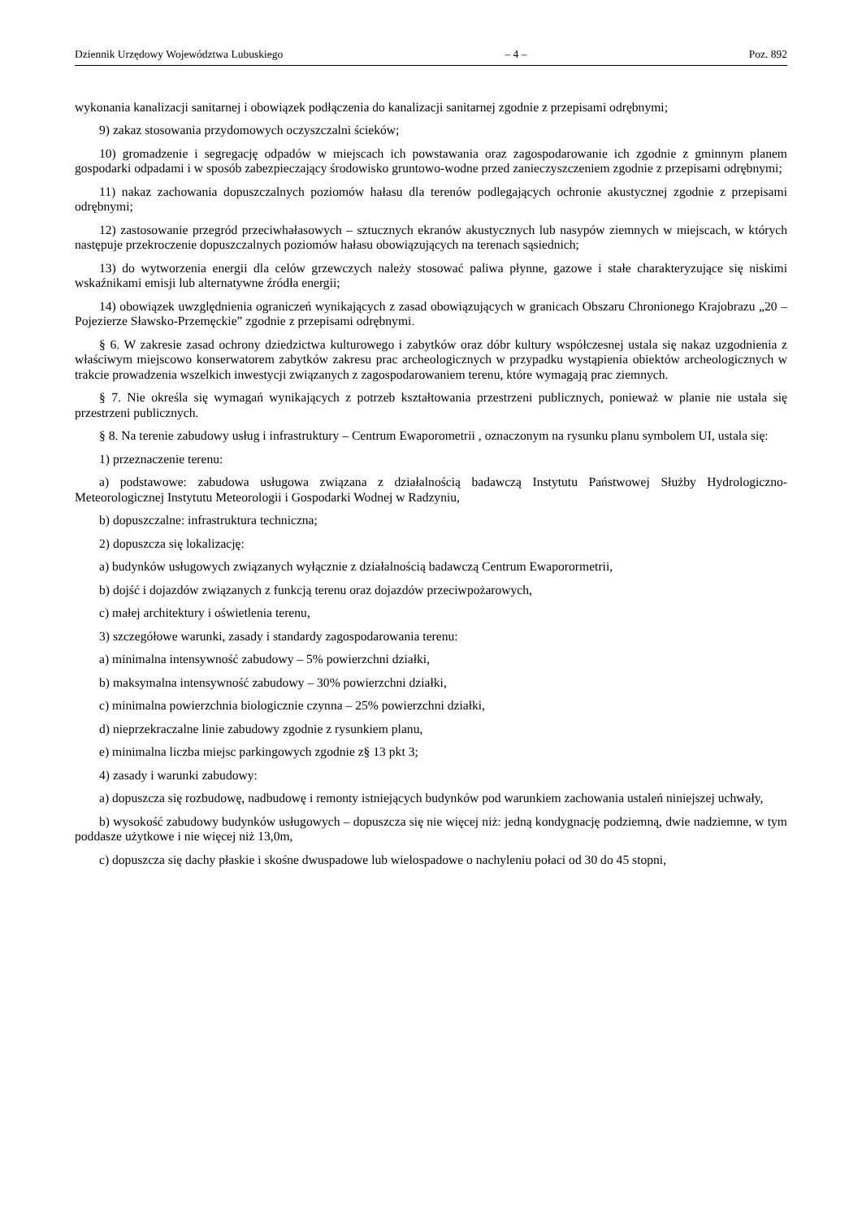Dziennik Urzędowy Województwa Lubuskiego – 4 – Poz. 892
wykonania kanalizacji sanitarnej i obowiązek podłączenia do kanalizacji sanitarnej zgodnie z przepisami odrębnymi;
9) zakaz stosowania przydomowych oczyszczalni ścieków;
10) gromadzenie i segregację odpadów w miejscach ich powstawania oraz zagospodarowanie ich zgodnie z gminnym planem gospodarki odpadami i w sposób zabezpieczający środowisko gruntowo-wodne przed zanieczyszczeniem zgodnie z przepisami odrębnymi;
11) nakaz zachowania dopuszczalnych poziomów hałasu dla terenów podlegających ochronie akustycznej zgodnie z przepisami odrębnymi;
12) zastosowanie przegród przeciwhałasowych – sztucznych ekranów akustycznych lub nasypów ziemnych w miejscach, w których następuje przekroczenie dopuszczalnych poziomów hałasu obowiązujących na terenach sąsiednich;
13) do wytworzenia energii dla celów grzewczych należy stosować paliwa płynne, gazowe i stałe charakteryzujące się niskimi wskaźnikami emisji lub alternatywne źródła energii;
14) obowiązek uwzględnienia ograniczeń wynikających z zasad obowiązujących w granicach Obszaru Chronionego Krajobrazu „20 – Pojezierze Sławsko-Przemęckie” zgodnie z przepisami odrębnymi.
§ 6. W zakresie zasad ochrony dziedzictwa kulturowego i zabytków oraz dóbr kultury współczesnej ustala się nakaz uzgodnienia z właściwym miejscowo konserwatorem zabytków zakresu prac archeologicznych w przypadku wystąpienia obiektów archeologicznych w trakcie prowadzenia wszelkich inwestycji związanych z zagospodarowaniem terenu, które wymagają prac ziemnych.
§ 7. Nie określa się wymagań wynikających z potrzeb kształtowania przestrzeni publicznych, ponieważ w planie nie ustala się przestrzeni publicznych.
§ 8. Na terenie zabudowy usług i infrastruktury – Centrum Ewaporometrii , oznaczonym na rysunku planu symbolem UI, ustala się:
1) przeznaczenie terenu:
a) podstawowe: zabudowa usługowa związana z działalnością badawczą Instytutu Państwowej Służby Hydrologiczno-Meteorologicznej Instytutu Meteorologii i Gospodarki Wodnej w Radzyniu,
b) dopuszczalne: infrastruktura techniczna;
2) dopuszcza się lokalizację:
a) budynków usługowych związanych wyłącznie z działalnością badawczą Centrum Ewaporormetrii,
b) dojść i dojazdów związanych z funkcją terenu oraz dojazdów przeciwpożarowych,
c) małej architektury i oświetlenia terenu,
3) szczegółowe warunki, zasady i standardy zagospodarowania terenu:
a) minimalna intensywność zabudowy – 5% powierzchni działki,
b) maksymalna intensywność zabudowy – 30% powierzchni działki,
c) minimalna powierzchnia biologicznie czynna – 25% powierzchni działki,
d) nieprzekraczalne linie zabudowy zgodnie z rysunkiem planu,
e) minimalna liczba miejsc parkingowych zgodnie z§ 13 pkt 3;
4) zasady i warunki zabudowy:
a) dopuszcza się rozbudowę, nadbudowę i remonty istniejących budynków pod warunkiem zachowania ustaleń niniejszej uchwały,
b) wysokość zabudowy budynków usługowych – dopuszcza się nie więcej niż: jedną kondygnację podziemną, dwie nadziemne, w tym poddasze użytkowe i nie więcej niż 13,0m,
c) dopuszcza się dachy płaskie i skośne dwuspadowe lub wielospadowe o nachyleniu połaci od 30 do 45 stopni,